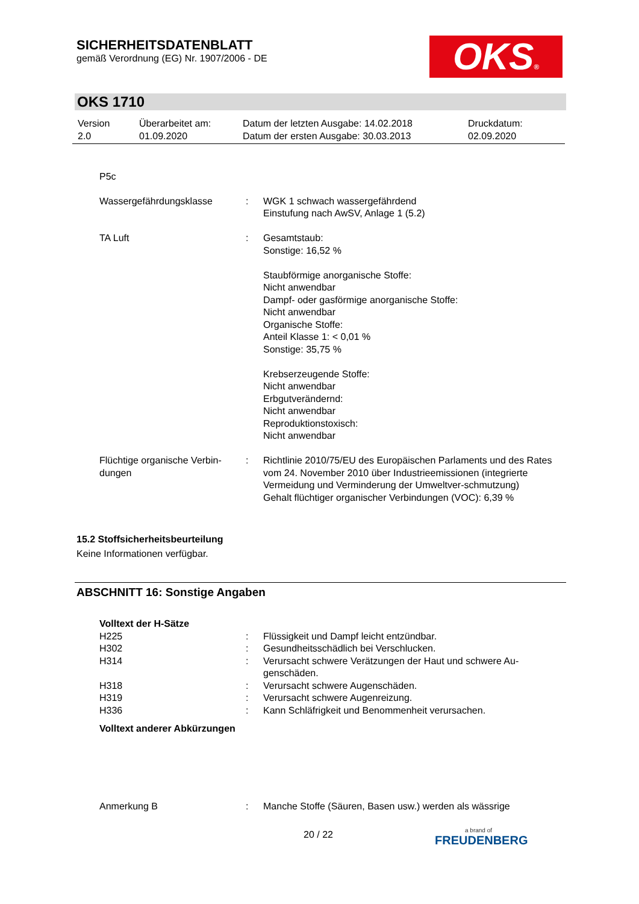SICHERHEITSDATENBLATT
gemäß Verordnung (EG) Nr. 1907/2006 - DE
OKS®
OKS 1710
| Version 2.0 | Überarbeitet am: 01.09.2020 | Datum der letzten Ausgabe: 14.02.2018 Datum der ersten Ausgabe: 30.03.2013 | Druckdatum: 02.09.2020 |
P5c
| Wassergefährdungsklasse | : | WGK 1 schwach wassergefährdend Einstufung nach AwSV, Anlage 1 (5.2) |
| TA Luft | : | Gesamtstaub: Sonstige: 16,52 % Staubförmige anorganische Stoffe: Nicht anwendbar Dampf- oder gasförmige anorganische Stoffe: Nicht anwendbar Organische Stoffe: Anteil Klasse 1: < 0,01 % Sonstige: 35,75 % Krebserzeugende Stoffe: Nicht anwendbar Erbgutverändernd: Nicht anwendbar Reproduktionstoxisch: Nicht anwendbar |
| Flüchtige organische Verbin- dungen | : | Richtlinie 2010/75/EU des Europäischen Parlaments und des Rates vom 24. November 2010 über Industrieemissionen (integrierte Vermeidung und Verminderung der Umweltver-schmutzung) Gehalt flüchtiger organischer Verbindungen (VOC): 6,39 % |
15.2 Stoffsicherheitsbeurteilung
Keine Informationen verfügbar.
ABSCHNITT 16: Sonstige Angaben
Volltext der H-Sätze
| H225 | : | Flüssigkeit und Dampf leicht entzündbar. |
| H302 | : | Gesundheitsschädlich bei Verschlucken. |
| H314 | : | Verursacht schwere Verätzungen der Haut und schwere Au-genschäden. |
| H318 | : | Verursacht schwere Augenschäden. |
| H319 | : | Verursacht schwere Augenreizung. |
| H336 | : | Kann Schläfrigkeit und Benommenheit verursachen. |
Volltext anderer Abkürzungen
| Anmerkung B | : | Manche Stoffe (Säuren, Basen usw.) werden als wässrige |
20 / 22
a brand of
FREUDENBERG